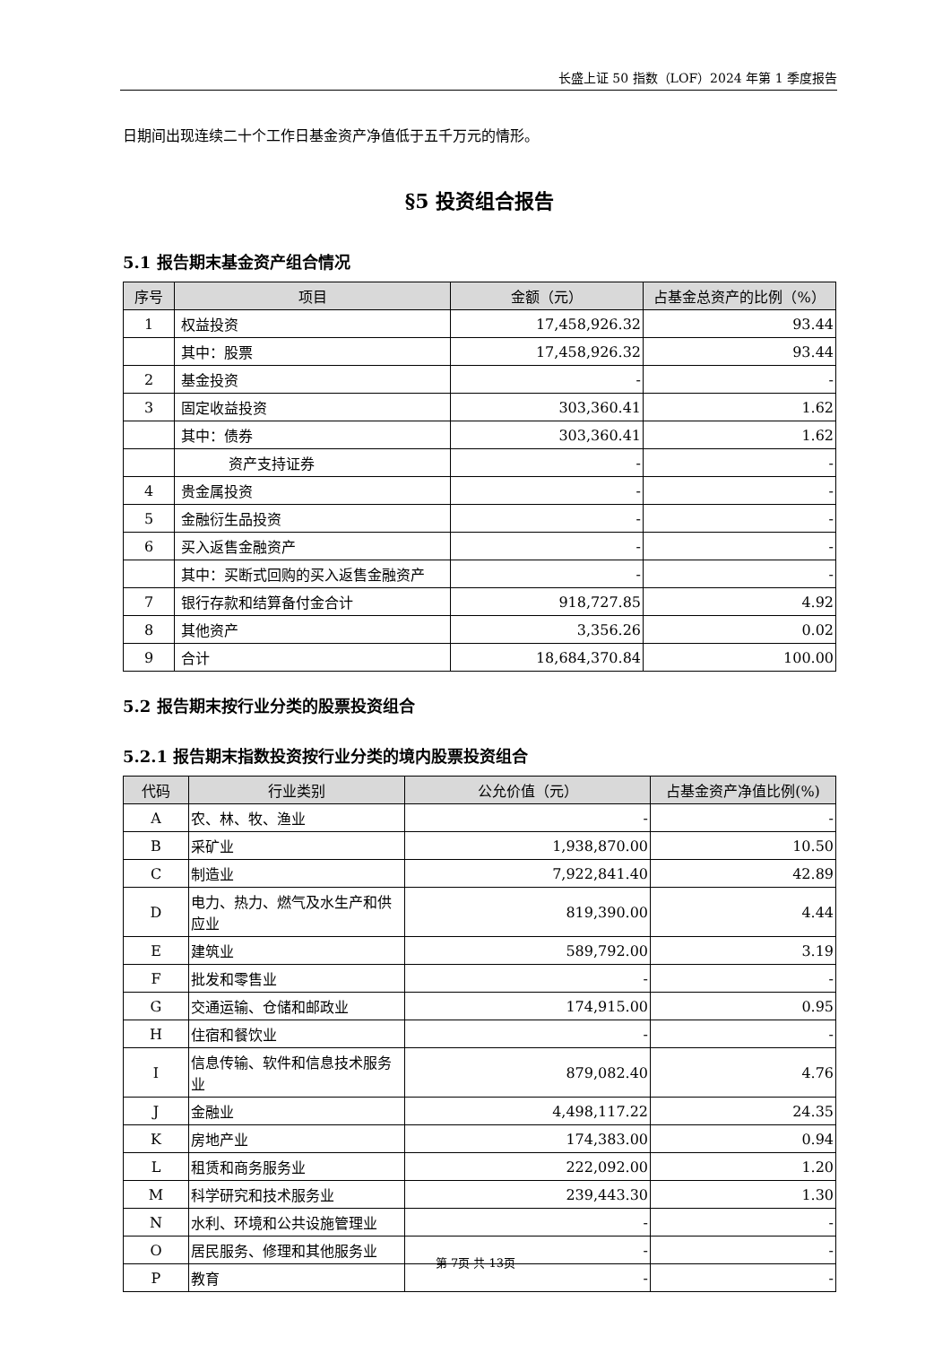长盛上证 50 指数（LOF）2024 年第 1 季度报告
日期间出现连续二十个工作日基金资产净值低于五千万元的情形。
§5 投资组合报告
5.1 报告期末基金资产组合情况
| 序号 | 项目 | 金额（元） | 占基金总资产的比例（%） |
| --- | --- | --- | --- |
| 1 | 权益投资 | 17,458,926.32 | 93.44 |
| | 其中：股票 | 17,458,926.32 | 93.44 |
| 2 | 基金投资 | - | - |
| 3 | 固定收益投资 | 303,360.41 | 1.62 |
| | 其中：债券 | 303,360.41 | 1.62 |
| | 资产支持证券 | - | - |
| 4 | 贵金属投资 | - | - |
| 5 | 金融衍生品投资 | - | - |
| 6 | 买入返售金融资产 | - | - |
| | 其中：买断式回购的买入返售金融资产 | - | - |
| 7 | 银行存款和结算备付金合计 | 918,727.85 | 4.92 |
| 8 | 其他资产 | 3,356.26 | 0.02 |
| 9 | 合计 | 18,684,370.84 | 100.00 |
5.2 报告期末按行业分类的股票投资组合
5.2.1 报告期末指数投资按行业分类的境内股票投资组合
| 代码 | 行业类别 | 公允价值（元） | 占基金资产净值比例(%) |
| --- | --- | --- | --- |
| A | 农、林、牧、渔业 | - | - |
| B | 采矿业 | 1,938,870.00 | 10.50 |
| C | 制造业 | 7,922,841.40 | 42.89 |
| D | 电力、热力、燃气及水生产和供应业 | 819,390.00 | 4.44 |
| E | 建筑业 | 589,792.00 | 3.19 |
| F | 批发和零售业 | - | - |
| G | 交通运输、仓储和邮政业 | 174,915.00 | 0.95 |
| H | 住宿和餐饮业 | - | - |
| I | 信息传输、软件和信息技术服务业 | 879,082.40 | 4.76 |
| J | 金融业 | 4,498,117.22 | 24.35 |
| K | 房地产业 | 174,383.00 | 0.94 |
| L | 租赁和商务服务业 | 222,092.00 | 1.20 |
| M | 科学研究和技术服务业 | 239,443.30 | 1.30 |
| N | 水利、环境和公共设施管理业 | - | - |
| O | 居民服务、修理和其他服务业 | - | - |
| P | 教育 | - | - |
第 7页 共 13页